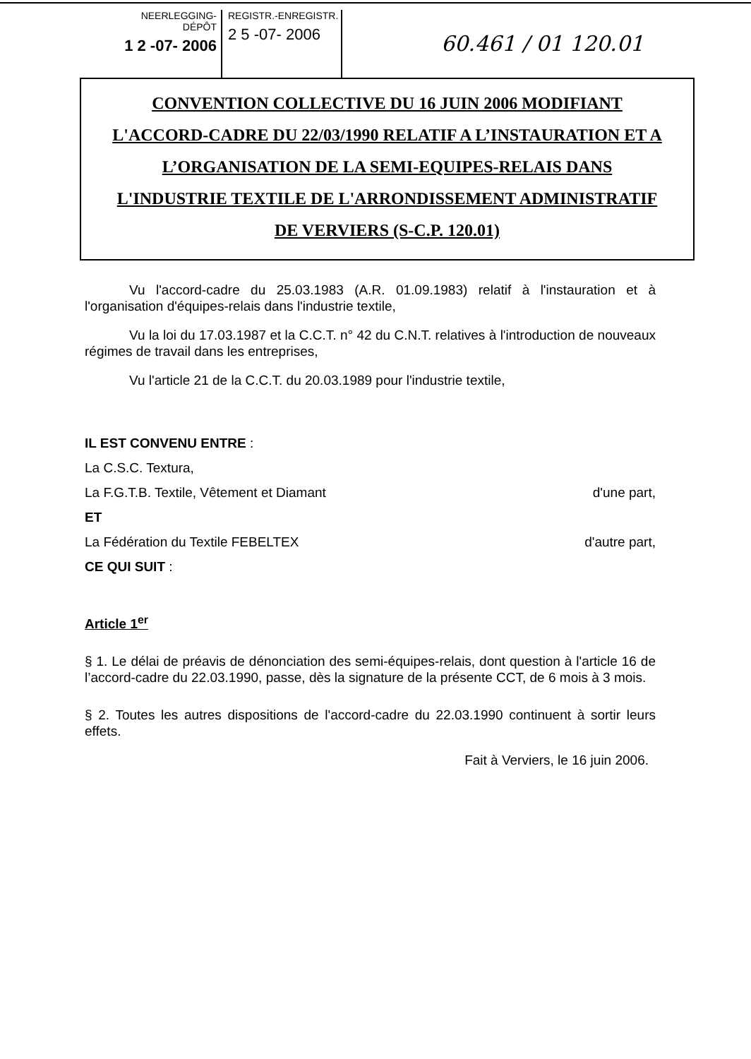NEERLEGGING-DÉPÔT
1 2 -07- 2006
REGISTR.-ENREGISTR.
2 5 -07- 2006
60.461 / 01 120.01
CONVENTION COLLECTIVE DU 16 JUIN 2006 MODIFIANT
L'ACCORD-CADRE DU 22/03/1990 RELATIF A L’INSTAURATION ET A
L’ORGANISATION DE LA SEMI-EQUIPES-RELAIS DANS
L'INDUSTRIE TEXTILE DE L'ARRONDISSEMENT ADMINISTRATIF
DE VERVIERS (S-C.P. 120.01)
Vu l'accord-cadre du 25.03.1983 (A.R. 01.09.1983) relatif à l'instauration et à l'organisation d'équipes-relais dans l'industrie textile,
Vu la loi du 17.03.1987 et la C.C.T. n° 42 du C.N.T. relatives à l'introduction de nouveaux régimes de travail dans les entreprises,
Vu l'article 21 de la C.C.T. du 20.03.1989 pour l'industrie textile,
IL EST CONVENU ENTRE :
La C.S.C. Textura,
La F.G.T.B. Textile, Vêtement et Diamant d'une part,
ET
La Fédération du Textile FEBELTEX d'autre part,
CE QUI SUIT :
Article 1<sup>er</sup>
§ 1. Le délai de préavis de dénonciation des semi-équipes-relais, dont question à l'article 16 de l’accord-cadre du 22.03.1990, passe, dès la signature de la présente CCT, de 6 mois à 3 mois.
§ 2. Toutes les autres dispositions de l'accord-cadre du 22.03.1990 continuent à sortir leurs effets.
Fait à Verviers, le 16 juin 2006.